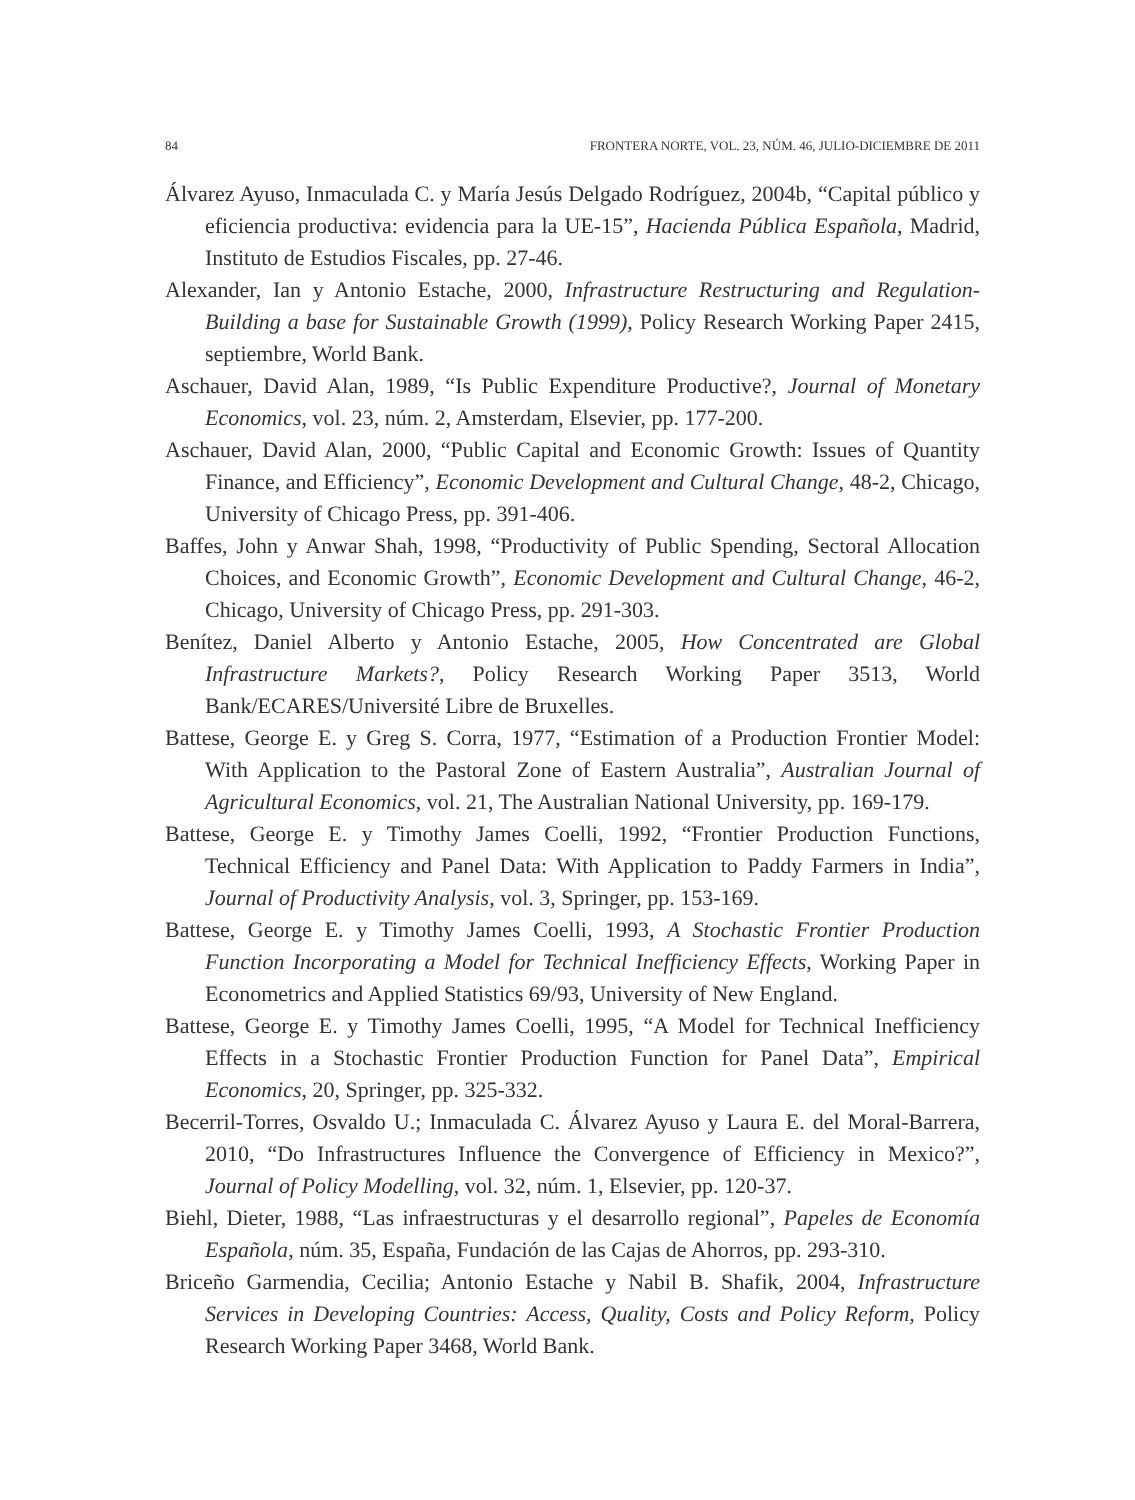84 FRONTERA NORTE, VOL. 23, NÚM. 46, JULIO-DICIEMBRE DE 2011
Álvarez Ayuso, Inmaculada C. y María Jesús Delgado Rodríguez, 2004b, “Capital público y eficiencia productiva: evidencia para la UE-15”, Hacienda Pública Española, Madrid, Instituto de Estudios Fiscales, pp. 27-46.
Alexander, Ian y Antonio Estache, 2000, Infrastructure Restructuring and Regulation-Building a base for Sustainable Growth (1999), Policy Research Working Paper 2415, septiembre, World Bank.
Aschauer, David Alan, 1989, “Is Public Expenditure Productive?, Journal of Monetary Economics, vol. 23, núm. 2, Amsterdam, Elsevier, pp. 177-200.
Aschauer, David Alan, 2000, “Public Capital and Economic Growth: Issues of Quantity Finance, and Efficiency”, Economic Development and Cultural Change, 48-2, Chicago, University of Chicago Press, pp. 391-406.
Baffes, John y Anwar Shah, 1998, “Productivity of Public Spending, Sectoral Allocation Choices, and Economic Growth”, Economic Development and Cultural Change, 46-2, Chicago, University of Chicago Press, pp. 291-303.
Benítez, Daniel Alberto y Antonio Estache, 2005, How Concentrated are Global Infrastructure Markets?, Policy Research Working Paper 3513, World Bank/ECARES/Université Libre de Bruxelles.
Battese, George E. y Greg S. Corra, 1977, “Estimation of a Production Frontier Model: With Application to the Pastoral Zone of Eastern Australia”, Australian Journal of Agricultural Economics, vol. 21, The Australian National University, pp. 169-179.
Battese, George E. y Timothy James Coelli, 1992, “Frontier Production Functions, Technical Efficiency and Panel Data: With Application to Paddy Farmers in India”, Journal of Productivity Analysis, vol. 3, Springer, pp. 153-169.
Battese, George E. y Timothy James Coelli, 1993, A Stochastic Frontier Production Function Incorporating a Model for Technical Inefficiency Effects, Working Paper in Econometrics and Applied Statistics 69/93, University of New England.
Battese, George E. y Timothy James Coelli, 1995, “A Model for Technical Inefficiency Effects in a Stochastic Frontier Production Function for Panel Data”, Empirical Economics, 20, Springer, pp. 325-332.
Becerril-Torres, Osvaldo U.; Inmaculada C. Álvarez Ayuso y Laura E. del Moral-Barrera, 2010, “Do Infrastructures Influence the Convergence of Efficiency in Mexico?”, Journal of Policy Modelling, vol. 32, núm. 1, Elsevier, pp. 120-37.
Biehl, Dieter, 1988, “Las infraestructuras y el desarrollo regional”, Papeles de Economía Española, núm. 35, España, Fundación de las Cajas de Ahorros, pp. 293-310.
Briceño Garmendia, Cecilia; Antonio Estache y Nabil B. Shafik, 2004, Infrastructure Services in Developing Countries: Access, Quality, Costs and Policy Reform, Policy Research Working Paper 3468, World Bank.